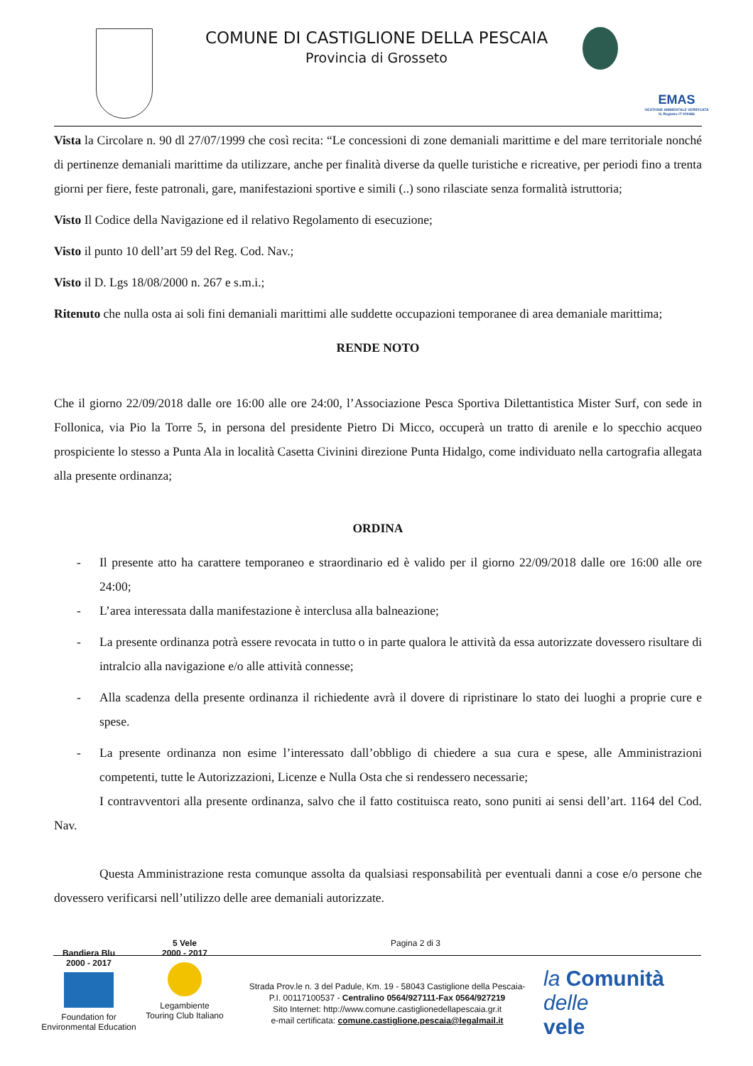COMUNE DI CASTIGLIONE DELLA PESCAIA
Provincia di Grosseto
EMAS
GESTIONE AMBIENTALE VERIFICATA
N. Registro IT 000466
Vista la Circolare n. 90 dl 27/07/1999 che così recita: “Le concessioni di zone demaniali marittime e del mare territoriale nonché di pertinenze demaniali marittime da utilizzare, anche per finalità diverse da quelle turistiche e ricreative, per periodi fino a trenta giorni per fiere, feste patronali, gare, manifestazioni sportive e simili (..) sono rilasciate senza formalità istruttoria;
Visto Il Codice della Navigazione ed il relativo Regolamento di esecuzione;
Visto il punto 10 dell’art 59 del Reg. Cod. Nav.;
Visto il D. Lgs 18/08/2000 n. 267 e s.m.i.;
Ritenuto che nulla osta ai soli fini demaniali marittimi alle suddette occupazioni temporanee di area demaniale marittima;
RENDE NOTO
Che il giorno 22/09/2018 dalle ore 16:00 alle ore 24:00, l’Associazione Pesca Sportiva Dilettantistica Mister Surf, con sede in Follonica, via Pio la Torre 5, in persona del presidente Pietro Di Micco, occuperà un tratto di arenile e lo specchio acqueo prospiciente lo stesso a Punta Ala in località Casetta Civinini direzione Punta Hidalgo, come individuato nella cartografia allegata alla presente ordinanza;
ORDINA
- Il presente atto ha carattere temporaneo e straordinario ed è valido per il giorno 22/09/2018 dalle ore 16:00 alle ore 24:00;
- L’area interessata dalla manifestazione è interclusa alla balneazione;
- La presente ordinanza potrà essere revocata in tutto o in parte qualora le attività da essa autorizzate dovessero risultare di intralcio alla navigazione e/o alle attività connesse;
- Alla scadenza della presente ordinanza il richiedente avrà il dovere di ripristinare lo stato dei luoghi a proprie cure e spese.
- La presente ordinanza non esime l’interessato dall’obbligo di chiedere a sua cura e spese, alle Amministrazioni competenti, tutte le Autorizzazioni, Licenze e Nulla Osta che si rendessero necessarie;
I contravventori alla presente ordinanza, salvo che il fatto costituisca reato, sono puniti ai sensi dell’art. 1164 del Cod. Nav.
Questa Amministrazione resta comunque assolta da qualsiasi responsabilità per eventuali danni a cose e/o persone che dovessero verificarsi nell’utilizzo delle aree demaniali autorizzate.
Bandiera Blu
2000 - 2017
Foundation for
Environmental Education
5 Vele
2000 - 2017
Legambiente
Touring Club Italiano
Pagina 2 di 3
Strada Prov.le n. 3 del Padule, Km. 19 - 58043 Castiglione della Pescaia-
P.I. 00117100537 - Centralino 0564/927111-Fax 0564/927219
Sito Internet: http://www.comune.castiglionedellapescaia.gr.it
e-mail certificata: comune.castiglione.pescaia@legalmail.it
la Comunità
delle
vele